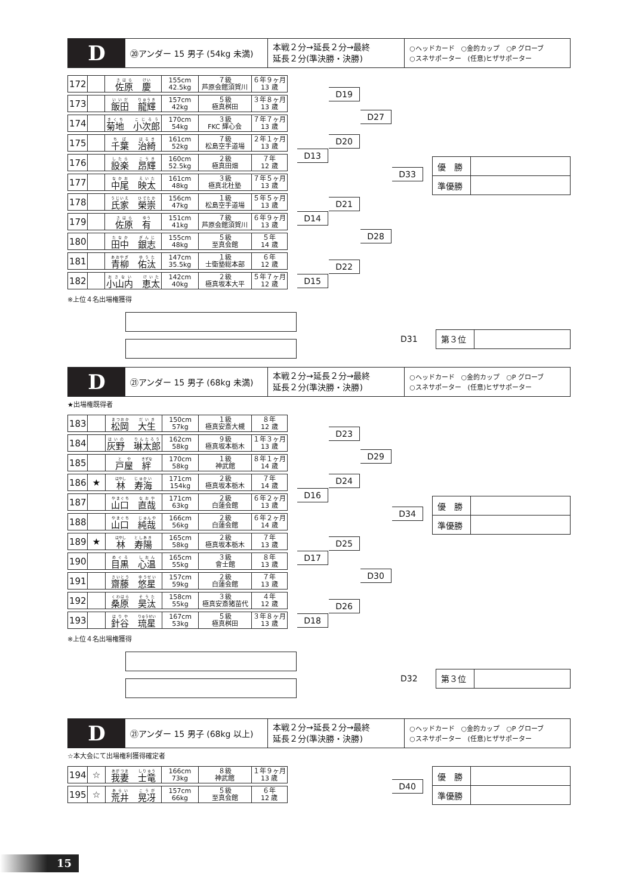D
⑳アンダー 15 男子 (54kg 未満)
本戦２分→延長２分→最終
延長２分(準決勝・決勝)
○ヘッドカード　○金的カップ　○P グローブ
○スネサポーター　(任意)ヒザサポーター
| 172 | | 佐原 慶 | 155cm 42.5kg | ７級 芦原会館須賀川 | ６年９ヶ月 13 歳 |
| 173 | | 飯田 龍輝 | 157cm 42kg | ５級 極真桝田 | ３年８ヶ月 13 歳 |
| 174 | | 菊地 小次郎 | 170cm 54kg | ３級 FKC 輝心会 | ７年７ヶ月 13 歳 |
| 175 | | 千葉 治綺 | 161cm 52kg | ７級 松島空手道場 | ２年１ヶ月 13 歳 |
| 176 | | 設楽 昂輝 | 160cm 52.5kg | ２級 極真田畑 | ７年 12 歳 |
| 177 | | 中尾 映太 | 161cm 48kg | ３級 極真北杜塾 | ７年５ヶ月 13 歳 |
| 178 | | 氏家 榮崇 | 156cm 47kg | １級 松島空手道場 | ５年５ヶ月 13 歳 |
| 179 | | 佐原 有 | 151cm 41kg | ７級 芦原会館須賀川 | ６年９ヶ月 13 歳 |
| 180 | | 田中 銀志 | 155cm 48kg | ５級 至真会館 | ５年 14 歳 |
| 181 | | 青柳 佑汰 | 147cm 35.5kg | １級 士衛塾総本部 | ６年 12 歳 |
| 182 | | 小山内 恵太 | 142cm 40kg | ２級 極真坂本大平 | ５年７ヶ月 12 歳 |
D13
D14
D15
D19
D20
D21
D22
D27
D28
D33
| 優 勝 | |
| 準優勝 | |
※上位４名出場権獲得
D31
| 第３位 | |
D
㉑アンダー 15 男子 (68kg 未満)
本戦２分→延長２分→最終
延長２分(準決勝・決勝)
○ヘッドカード　○金的カップ　○P グローブ
○スネサポーター　(任意)ヒザサポーター
★出場権既得者
| 183 | | 松岡 大生 | 150cm 57kg | １級 極真安斎大槻 | ８年 12 歳 |
| 184 | | 灰野 琳太郎 | 162cm 58kg | ９級 極真坂本栃木 | １年３ヶ月 13 歳 |
| 185 | | 戸屋 絆 | 170cm 58kg | １級 神武館 | ８年１ヶ月 14 歳 |
| 186 | ★ | 林 寿海 | 171cm 154kg | ２級 極真坂本栃木 | ７年 14 歳 |
| 187 | | 山口 直哉 | 171cm 63kg | ２級 白蓮会館 | ６年２ヶ月 13 歳 |
| 188 | | 山口 純哉 | 166cm 56kg | ２級 白蓮会館 | ６年２ヶ月 14 歳 |
| 189 | ★ | 林 寿陽 | 165cm 58kg | ２級 極真坂本栃木 | ７年 13 歳 |
| 190 | | 目黒 心温 | 165cm 55kg | ３級 會士館 | ８年 13 歳 |
| 191 | | 齋藤 悠星 | 157cm 59kg | ２級 白蓮会館 | ７年 13 歳 |
| 192 | | 桑原 昊汰 | 158cm 55kg | ３級 極真安斎猪苗代 | ４年 12 歳 |
| 193 | | 針谷 琉星 | 167cm 53kg | ５級 極真桝田 | ３年８ヶ月 13 歳 |
D16
D17
D18
D23
D24
D25
D26
D29
D30
D34
| 優 勝 | |
| 準優勝 | |
※上位４名出場権獲得
D32
| 第３位 | |
D
㉑アンダー 15 男子 (68kg 以上)
本戦２分→延長２分→最終
延長２分(準決勝・決勝)
○ヘッドカード　○金的カップ　○P グローブ
○スネサポーター　(任意)ヒザサポーター
☆本大会にて出場権利獲得確定者
| 194 | ☆ | 我妻 士竜 | 166cm 73kg | ８級 神武館 | １年９ヶ月 13 歳 |
| 195 | ☆ | 荒井 晃冴 | 157cm 66kg | ５級 至真会館 | ６年 12 歳 |
D40
| 優 勝 | |
| 準優勝 | |
15